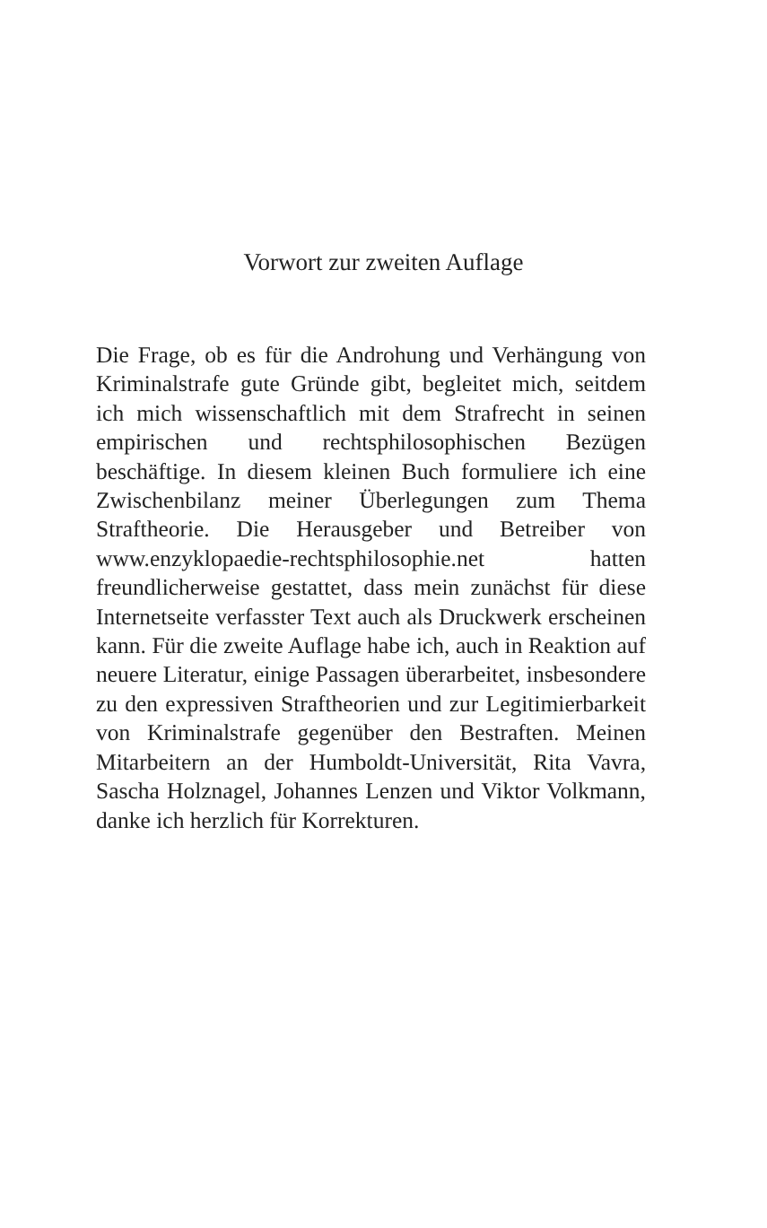Vorwort zur zweiten Auflage
Die Frage, ob es für die Androhung und Verhängung von Kriminalstrafe gute Gründe gibt, begleitet mich, seitdem ich mich wissenschaftlich mit dem Strafrecht in seinen empirischen und rechtsphilosophischen Bezügen beschäftige. In diesem kleinen Buch formuliere ich eine Zwischenbilanz meiner Überlegungen zum Thema Straftheorie. Die Herausgeber und Betreiber von www.enzyklopaedie-rechtsphilosophie.net hatten freundlicherweise gestattet, dass mein zunächst für diese Internetseite verfasster Text auch als Druckwerk erscheinen kann. Für die zweite Auflage habe ich, auch in Reaktion auf neuere Literatur, einige Passagen überarbeitet, insbesondere zu den expressiven Straftheorien und zur Legitimierbarkeit von Kriminalstrafe gegenüber den Bestraften. Meinen Mitarbeitern an der Humboldt-Universität, Rita Vavra, Sascha Holznagel, Johannes Lenzen und Viktor Volkmann, danke ich herzlich für Korrekturen.